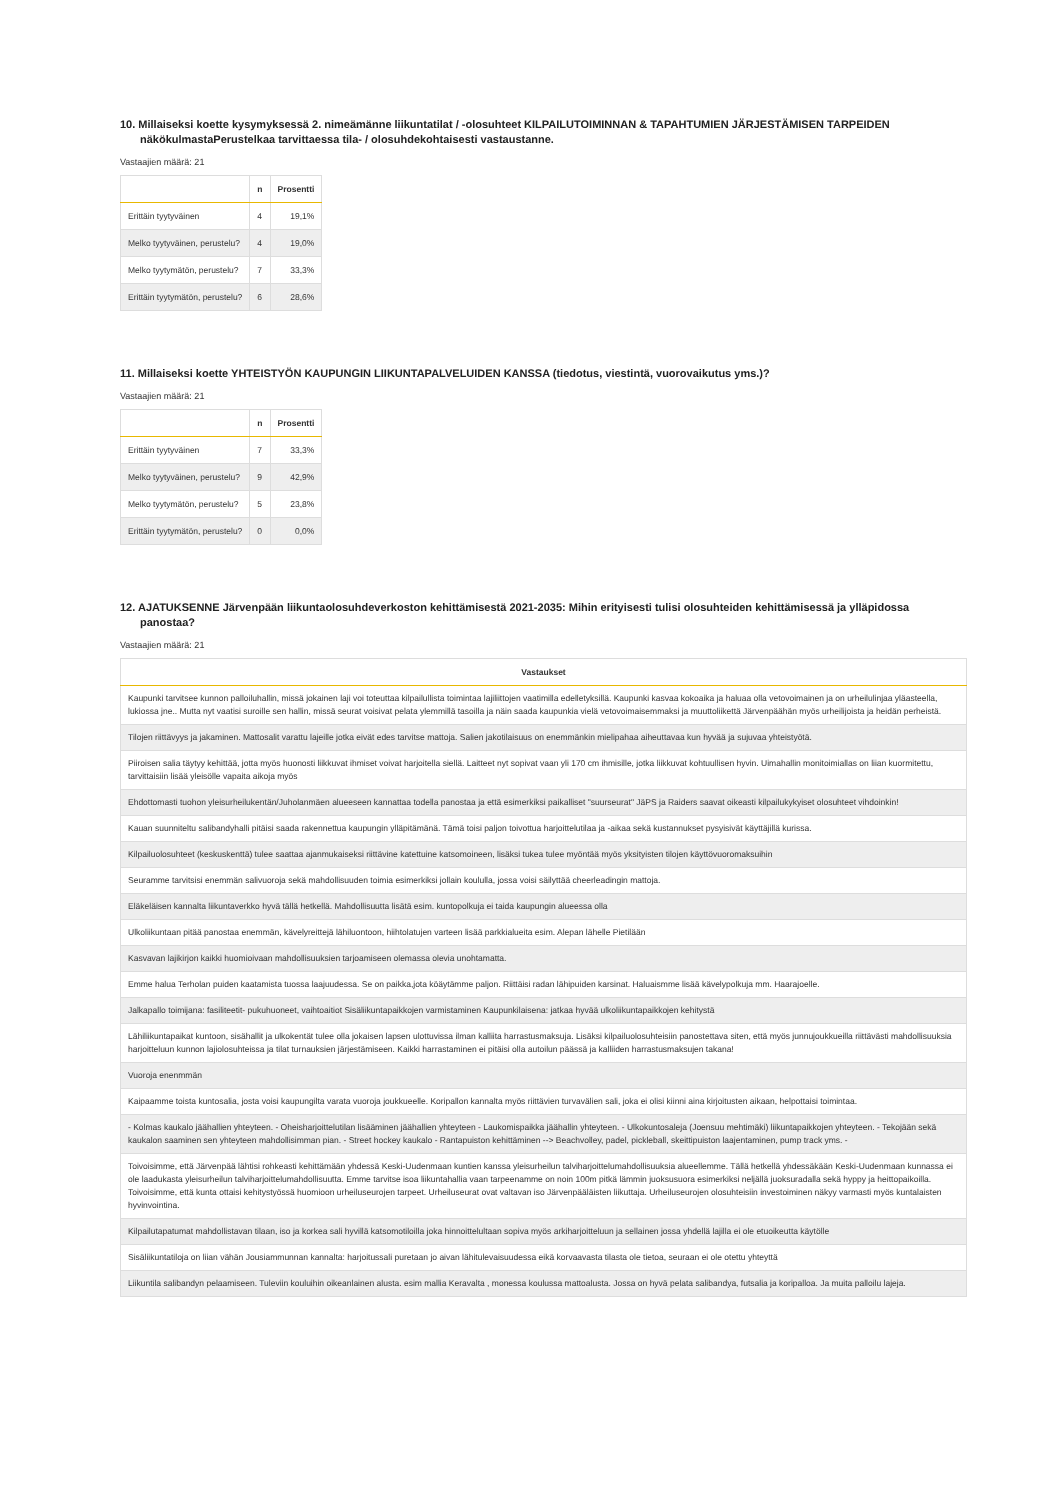10. Millaiseksi koette kysymyksessä 2. nimeämänne liikuntatilat / -olosuhteet KILPAILUTOIMINNAN & TAPAHTUMIEN JÄRJESTÄMISEN TARPEIDEN näkökulmastaPerustelkaa tarvittaessa tila- / olosuhdekohtaisesti vastaustanne.
Vastaajien määrä: 21
| | n | Prosentti |
| --- | --- | --- |
| Erittäin tyytyväinen | 4 | 19,1% |
| Melko tyytyväinen, perustelu? | 4 | 19,0% |
| Melko tyytymätön, perustelu? | 7 | 33,3% |
| Erittäin tyytymätön, perustelu? | 6 | 28,6% |
11. Millaiseksi koette YHTEISTYÖN KAUPUNGIN LIIKUNTAPALVELUIDEN KANSSA (tiedotus, viestintä, vuorovaikutus yms.)?
Vastaajien määrä: 21
| | n | Prosentti |
| --- | --- | --- |
| Erittäin tyytyväinen | 7 | 33,3% |
| Melko tyytyväinen, perustelu? | 9 | 42,9% |
| Melko tyytymätön, perustelu? | 5 | 23,8% |
| Erittäin tyytymätön, perustelu? | 0 | 0,0% |
12. AJATUKSENNE Järvenpään liikuntaolosuhdeverkoston kehittämisestä 2021-2035: Mihin erityisesti tulisi olosuhteiden kehittämisessä ja ylläpidossa panostaa?
Vastaajien määrä: 21
| Vastaukset |
| --- |
| Kaupunki tarvitsee kunnon palloiluhallin, missä jokainen laji voi toteuttaa kilpailullista toimintaa lajiliittojen vaatimilla edelletyksillä. Kaupunki kasvaa kokoaika ja haluaa olla vetovoimainen ja on urheilulinjaa yläasteella, lukiossa jne.. Mutta nyt vaatisi suroille sen hallin, missä seurat voisivat pelata ylemmillä tasoilla ja näin saada kaupunkia vielä vetovoimaisemmaksi ja muuttoliikettä Järvenpäähän myös urheilijoista ja heidän perheistä. |
| Tilojen riittävyys ja jakaminen. Mattosalit varattu lajeille jotka eivät edes tarvitse mattoja. Salien jakotilaisuus on enemmänkin mielipahaa aiheuttavaa kun hyvää ja sujuvaa yhteistyötä. |
| Piiroisen salia täytyy kehittää, jotta myös huonosti liikkuvat ihmiset voivat harjoitella siellä. Laitteet nyt sopivat vaan yli 170 cm ihmisille, jotka liikkuvat kohtuullisen hyvin. Uimahallin monitoimiallas on liian kuormitettu, tarvittaisiin lisää yleisölle vapaita aikoja myös |
| Ehdottomasti tuohon yleisurheilukentän/Juholanmäen alueeseen kannattaa todella panostaa ja että esimerkiksi paikalliset "suurseurat" JäPS ja Raiders saavat oikeasti kilpailukykyiset olosuhteet vihdoinkin! |
| Kauan suunniteltu salibandyhalli pitäisi saada rakennettua kaupungin ylläpitämänä. Tämä toisi paljon toivottua harjoittelutilaa ja -aikaa sekä kustannukset pysyisivät käyttäjillä kurissa. |
| Kilpailuolosuhteet (keskuskenttä) tulee saattaa ajanmukaiseksi riittävine katettuine katsomoineen, lisäksi tukea tulee myöntää myös yksityisten tilojen käyttövuoromaksuihin |
| Seuramme tarvitsisi enemmän salivuoroja sekä mahdollisuuden toimia esimerkiksi jollain koululla, jossa voisi säilyttää cheerleadingin mattoja. |
| Eläkeläisen kannalta liikuntaverkko hyvä tällä hetkellä. Mahdollisuutta lisätä esim. kuntopolkuja ei taida kaupungin alueessa olla |
| Ulkoliikuntaan pitää panostaa enemmän, kävelyreittejä lähiluontoon, hiihtolatujen varteen lisää parkkialueita esim. Alepan lähelle Pietilään |
| Kasvavan lajikirjon kaikki huomioivaan mahdollisuuksien tarjoamiseen olemassa olevia unohtamatta. |
| Emme halua Terholan puiden kaatamista tuossa laajuudessa. Se on paikka,jota köäytämme paljon. Riittäisi radan lähipuiden karsinat. Haluaismme lisää kävelypolkuja mm. Haarajoelle. |
| Jalkapallo toimijana: fasiliteetit- pukuhuoneet, vaihtoaitiot Sisäliikuntapaikkojen varmistaminen Kaupunkilaisena: jatkaa hyvää ulkoliikuntapaikkojen kehitystä |
| Lähiliikuntapaikat kuntoon, sisähallit ja ulkokentät tulee olla jokaisen lapsen ulottuvissa ilman kalliita harrastusmaksuja. Lisäksi kilpailuolosuhteisiin panostettava siten, että myös junnujoukkueilla riittävästi mahdollisuuksia harjoitteluun kunnon lajiolosuhteissa ja tilat turnauksien järjestämiseen. Kaikki harrastaminen ei pitäisi olla autoilun päässä ja kalliiden harrastusmaksujen takana! |
| Vuoroja enenmmän |
| Kaipaamme toista kuntosalia, josta voisi kaupungilta varata vuoroja joukkueelle. Koripallon kannalta myös riittävien turvavälien sali, joka ei olisi kiinni aina kirjoitusten aikaan, helpottaisi toimintaa. |
| - Kolmas kaukalo jäähallien yhteyteen. - Oheisharjoittelutilan lisääminen jäähallien yhteyteen - Laukomispaikka jäähallin yhteyteen. - Ulkokuntosaleja (Joensuu mehtimäki) liikuntapaikkojen yhteyteen. - Tekojään sekä kaukalon saaminen sen yhteyteen mahdollisimman pian. - Street hockey kaukalo - Rantapuiston kehittäminen --> Beachvolley, padel, pickleball, skeittipuiston laajentaminen, pump track yms. - |
| Toivoisimme, että Järvenpää lähtisi rohkeasti kehittämään yhdessä Keski-Uudenmaan kuntien kanssa yleisurheilun talviharjoittelumahdollisuuksia alueellemme. Tällä hetkellä yhdessäkään Keski-Uudenmaan kunnassa ei ole laadukasta yleisurheilun talviharjoittelumahdollisuutta. Emme tarvitse isoa liikuntahallia vaan tarpeenamme on noin 100m pitkä lämmin juoksusuora esimerkiksi neljällä juoksuradalla sekä hyppy ja heittopaikoilla. Toivoisimme, että kunta ottaisi kehitystyössä huomioon urheiluseurojen tarpeet. Urheiluseurat ovat valtavan iso Järvenpääläisten liikuttaja. Urheiluseurojen olosuhteisiin investoiminen näkyy varmasti myös kuntalaisten hyvinvointina. |
| Kilpailutapatumat mahdollistavan tilaan, iso ja korkea sali hyvillä katsomotiloilla joka hinnoittelultaan sopiva myös arkiharjoitteluun ja sellainen jossa yhdellä lajilla ei ole etuoikeutta käytölle |
| Sisäliikuntatiloja on liian vähän Jousiammunnan kannalta: harjoitussali puretaan jo aivan lähitulevaisuudessa eikä korvaavasta tilasta ole tietoa, seuraan ei ole otettu yhteyttä |
| Liikuntila salibandyn pelaamiseen. Tuleviin kouluihin oikeanlainen alusta. esim mallia Keravalta , monessa koulussa mattoalusta. Jossa on hyvä pelata salibandya, futsalia ja koripalloa. Ja muita palloilu lajeja. |